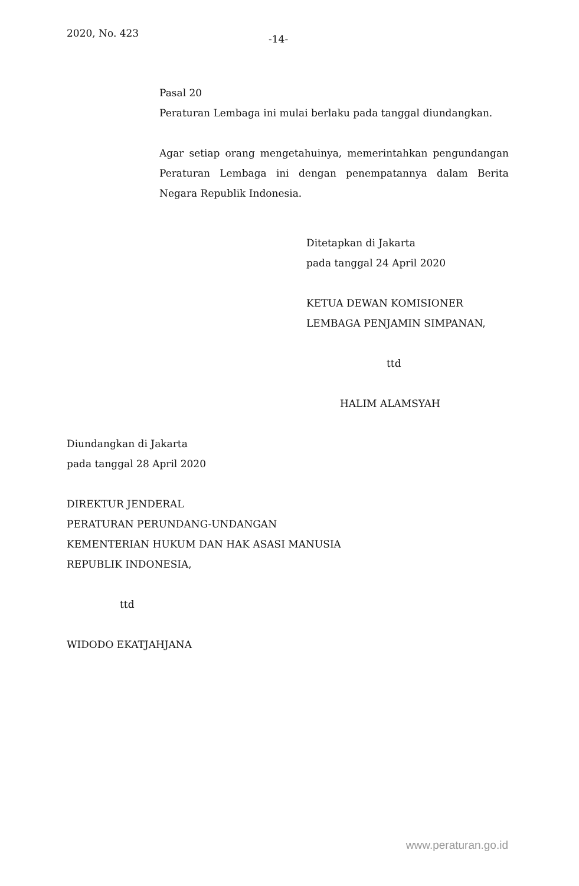2020, No. 423
-14-
Pasal 20
Peraturan Lembaga ini mulai berlaku pada tanggal diundangkan.
Agar setiap orang mengetahuinya, memerintahkan pengundangan Peraturan Lembaga ini dengan penempatannya dalam Berita Negara Republik Indonesia.
Ditetapkan di Jakarta
pada tanggal 24 April 2020
KETUA DEWAN KOMISIONER
LEMBAGA PENJAMIN SIMPANAN,
ttd
HALIM ALAMSYAH
Diundangkan di Jakarta
pada tanggal 28 April 2020
DIREKTUR JENDERAL
PERATURAN PERUNDANG-UNDANGAN
KEMENTERIAN HUKUM DAN HAK ASASI MANUSIA
REPUBLIK INDONESIA,
ttd
WIDODO EKATJAHJANA
www.peraturan.go.id